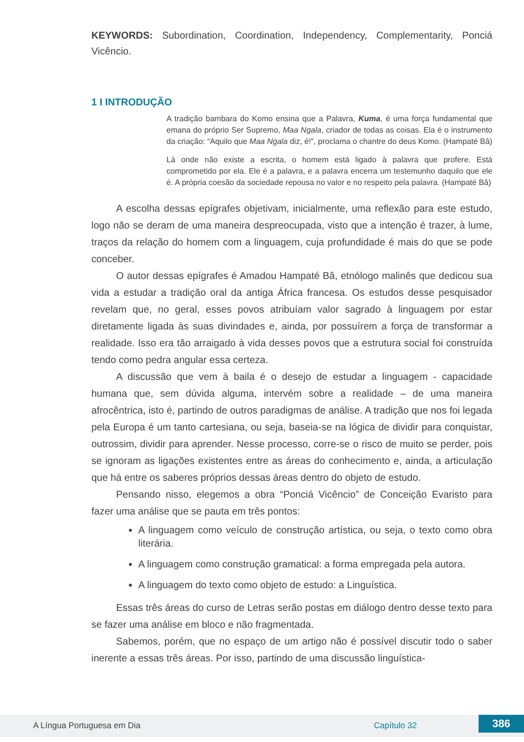KEYWORDS: Subordination, Coordination, Independency, Complementarity, Ponciá Vicêncio.
1 I INTRODUÇÃO
A tradição bambara do Komo ensina que a Palavra, Kuma, é uma força fundamental que emana do próprio Ser Supremo, Maa Ngala, criador de todas as coisas. Ela é o instrumento da criação: “Aquilo que Maa Ngala diz, é!”, proclama o chantre do deus Komo. (Hampaté Bâ)
Lá onde não existe a escrita, o homem está ligado à palavra que profere. Está comprometido por ela. Ele é a palavra, e a palavra encerra um testemunho daquilo que ele é. A própria coesão da sociedade repousa no valor e no respeito pela palavra. (Hampaté Bâ)
A escolha dessas epígrafes objetivam, inicialmente, uma reflexão para este estudo, logo não se deram de uma maneira despreocupada, visto que a intenção é trazer, à lume, traços da relação do homem com a linguagem, cuja profundidade é mais do que se pode conceber.
O autor dessas epígrafes é Amadou Hampaté Bâ, etnólogo malinês que dedicou sua vida a estudar a tradição oral da antiga África francesa. Os estudos desse pesquisador revelam que, no geral, esses povos atribuíam valor sagrado à linguagem por estar diretamente ligada às suas divindades e, ainda, por possuírem a força de transformar a realidade. Isso era tão arraigado à vida desses povos que a estrutura social foi construída tendo como pedra angular essa certeza.
A discussão que vem à baila é o desejo de estudar a linguagem - capacidade humana que, sem dúvida alguma, intervém sobre a realidade – de uma maneira afrocêntrica, isto é, partindo de outros paradigmas de análise. A tradição que nos foi legada pela Europa é um tanto cartesiana, ou seja, baseia-se na lógica de dividir para conquistar, outrossim, dividir para aprender. Nesse processo, corre-se o risco de muito se perder, pois se ignoram as ligações existentes entre as áreas do conhecimento e, ainda, a articulação que há entre os saberes próprios dessas áreas dentro do objeto de estudo.
Pensando nisso, elegemos a obra “Ponciá Vicêncio” de Conceição Evaristo para fazer uma análise que se pauta em três pontos:
A linguagem como veículo de construção artística, ou seja, o texto como obra literária.
A linguagem como construção gramatical: a forma empregada pela autora.
A linguagem do texto como objeto de estudo: a Linguística.
Essas três áreas do curso de Letras serão postas em diálogo dentro desse texto para se fazer uma análise em bloco e não fragmentada.
Sabemos, porém, que no espaço de um artigo não é possível discutir todo o saber inerente a essas três áreas. Por isso, partindo de uma discussão linguística-
A Língua Portuguesa em Dia Capítulo 32 386